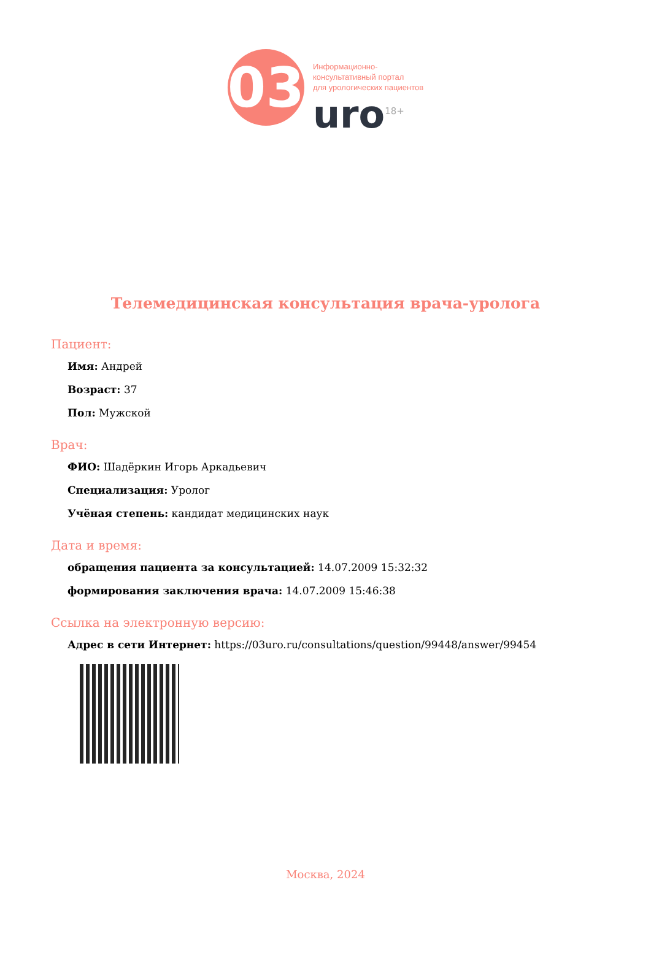03
Информационно-
консультативный портал
для урологических пациентов
uro<sup>18+</sup>
Телемедицинская консультация врача-уролога
Пациент:
Имя: Андрей
Возраст: 37
Пол: Мужской
Врач:
ФИО: Шадёркин Игорь Аркадьевич
Специализация: Уролог
Учёная степень: кандидат медицинских наук
Дата и время:
обращения пациента за консультацией: 14.07.2009 15:32:32
формирования заключения врача: 14.07.2009 15:46:38
Ссылка на электронную версию:
Адрес в сети Интернет: https://03uro.ru/consultations/question/99448/answer/99454
Москва, 2024